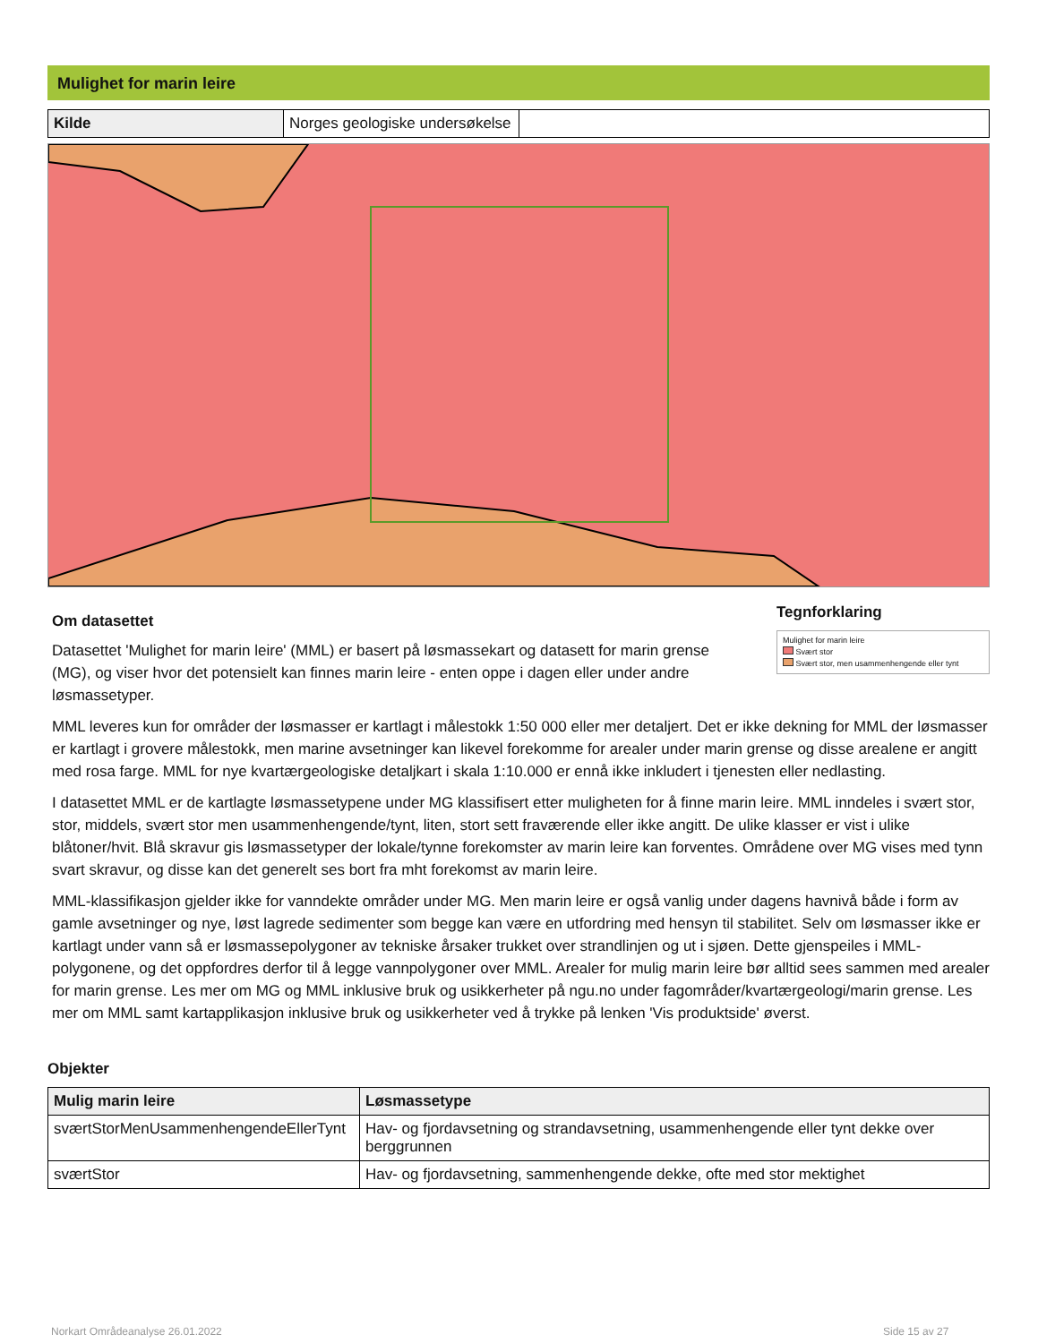Mulighet for marin leire
| Kilde | Norges geologiske undersøkelse | |
Om datasettet
Datasettet 'Mulighet for marin leire' (MML) er basert på løsmassekart og datasett for marin grense (MG), og viser hvor det potensielt kan finnes marin leire - enten oppe i dagen eller under andre løsmassetyper.
Tegnforklaring
Mulighet for marin leire
Svært stor
Svært stor, men usammenhengende eller tynt
MML leveres kun for områder der løsmasser er kartlagt i målestokk 1:50 000 eller mer detaljert. Det er ikke dekning for MML der løsmasser er kartlagt i grovere målestokk, men marine avsetninger kan likevel forekomme for arealer under marin grense og disse arealene er angitt med rosa farge. MML for nye kvartærgeologiske detaljkart i skala 1:10.000 er ennå ikke inkludert i tjenesten eller nedlasting.
I datasettet MML er de kartlagte løsmassetypene under MG klassifisert etter muligheten for å finne marin leire. MML inndeles i svært stor, stor, middels, svært stor men usammenhengende/tynt, liten, stort sett fraværende eller ikke angitt. De ulike klasser er vist i ulike blåtoner/hvit. Blå skravur gis løsmassetyper der lokale/tynne forekomster av marin leire kan forventes. Områdene over MG vises med tynn svart skravur, og disse kan det generelt ses bort fra mht forekomst av marin leire.
MML-klassifikasjon gjelder ikke for vanndekte områder under MG. Men marin leire er også vanlig under dagens havnivå både i form av gamle avsetninger og nye, løst lagrede sedimenter som begge kan være en utfordring med hensyn til stabilitet. Selv om løsmasser ikke er kartlagt under vann så er løsmassepolygoner av tekniske årsaker trukket over strandlinjen og ut i sjøen. Dette gjenspeiles i MML-polygonene, og det oppfordres derfor til å legge vannpolygoner over MML. Arealer for mulig marin leire bør alltid sees sammen med arealer for marin grense. Les mer om MG og MML inklusive bruk og usikkerheter på ngu.no under fagområder/kvartærgeologi/marin grense. Les mer om MML samt kartapplikasjon inklusive bruk og usikkerheter ved å trykke på lenken 'Vis produktside' øverst.
Objekter
| Mulig marin leire | Løsmassetype |
| --- | --- |
| sværtStorMenUsammenhengendeEllerTynt | Hav- og fjordavsetning og strandavsetning, usammenhengende eller tynt dekke over berggrunnen |
| sværtStor | Hav- og fjordavsetning, sammenhengende dekke, ofte med stor mektighet |
Norkart Områdeanalyse 26.01.2022
Side 15 av 27